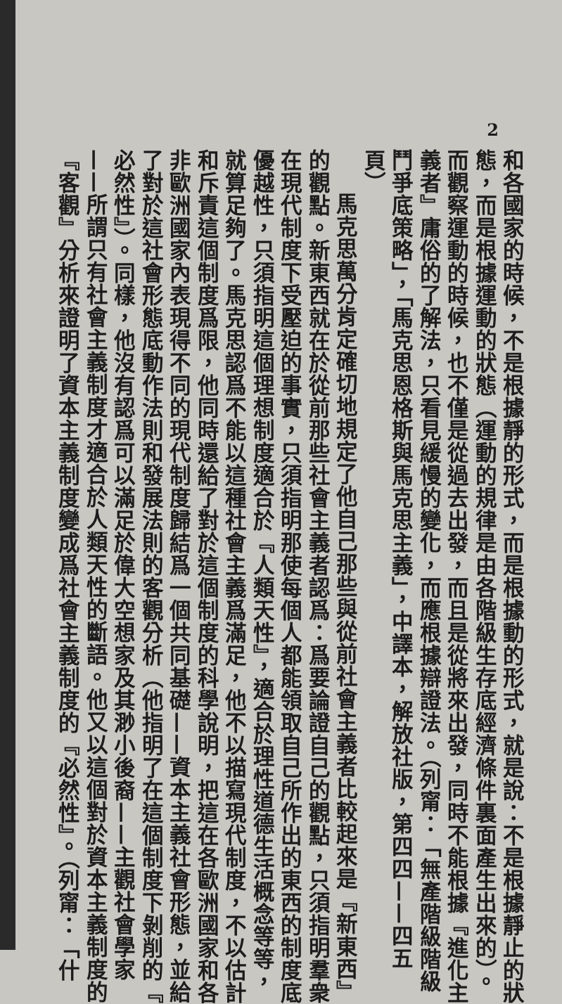2
和各國家的時候，不是根據靜的形式，而是根據動的形式，就是說：不是根據靜止的狀
態，而是根據運動的狀態（運動的規律是由各階級生存底經濟條件裏面產生出來的）。
而觀察運動的時候，也不僅是從過去出發，而且是從將來出發，同時不能根據『進化主
義者』庸俗的了解法，只看見緩慢的變化，而應根據辯證法。（列甯：「無產階級階級
鬥爭底策略」，「馬克思恩格斯與馬克思主義」，中譯本，解放社版，第四四——四五
頁）
馬克思萬分肯定確切地規定了他自己那些與從前社會主義者比較起來是『新東西』
的觀點。新東西就在於從前那些社會主義者認爲：爲要論證自己的觀點，只須指明羣衆
在現代制度下受壓迫的事實，只須指明那使每個人都能領取自己所作出的東西的制度底
優越性，只須指明這個理想制度適合於『人類天性』，適合於理性道德生活概念等等，
就算足夠了。馬克思認爲不能以這種社會主義爲滿足，他不以描寫現代制度，不以估計
和斥責這個制度爲限，他同時還給了對於這個制度的科學說明，把這在各歐洲國家和各
非歐洲國家內表現得不同的現代制度歸結爲一個共同基礎——資本主義社會形態，並給
了對於這社會形態底動作法則和發展法則的客觀分析（他指明了在這個制度下剝削的『
必然性』）。同樣，他沒有認爲可以滿足於偉大空想家及其渺小後裔——主觀社會學家
——所謂只有社會主義制度才適合於人類天性的斷語。他又以這個對於資本主義制度的
『客觀』分析來證明了資本主義制度變成爲社會主義制度的『必然性』。（列甯：「什